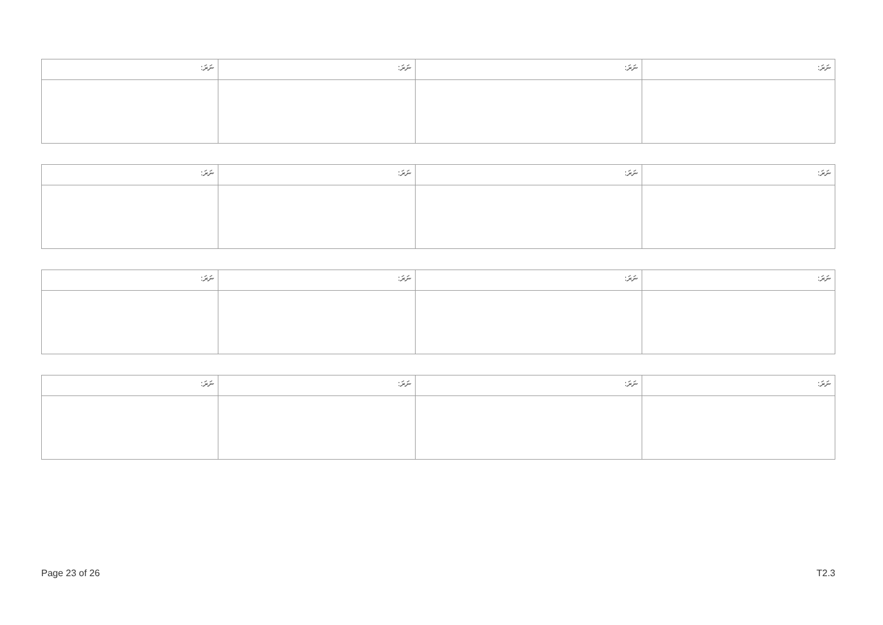| ނަރަ: | ނަރަ: | ނަރަ: | ނަރަ: |
| --- | --- | --- | --- |
| ނަރަ: | ނަރަ: | ނަރަ: | ނަރަ: |
| --- | --- | --- | --- |
| ނަރަ: | ނަރަ: | ނަރަ: | ނަރަ: |
| --- | --- | --- | --- |
| ނަރަ: | ނަރަ: | ނަރަ: | ނަރަ: |
| --- | --- | --- | --- |
Page 23 of 26 T2.3